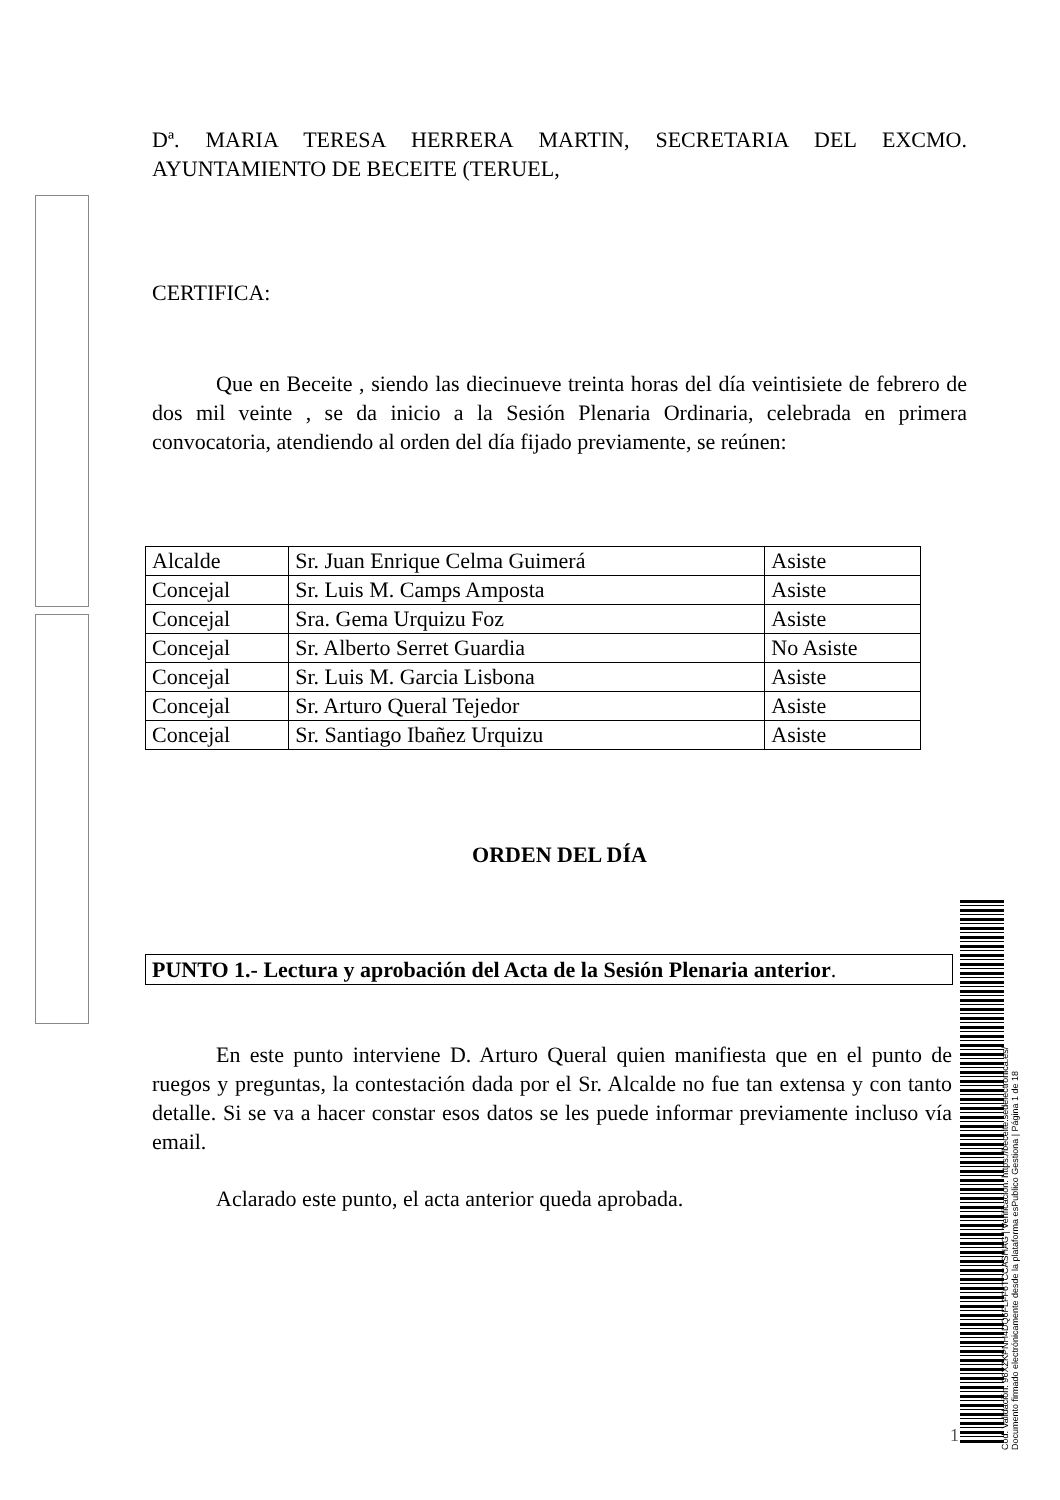Dª. MARIA TERESA HERRERA MARTIN, SECRETARIA DEL EXCMO. AYUNTAMIENTO DE BECEITE (TERUEL,
CERTIFICA:
Que en Beceite , siendo las diecinueve treinta horas del día veintisiete de febrero de dos mil veinte , se da inicio a la Sesión Plenaria Ordinaria, celebrada en primera convocatoria, atendiendo al orden del día fijado previamente, se reúnen:
| Alcalde | Sr. Juan Enrique Celma Guimerá | Asiste |
| Concejal | Sr. Luis M. Camps Amposta | Asiste |
| Concejal | Sra. Gema Urquizu Foz | Asiste |
| Concejal | Sr. Alberto Serret Guardia | No Asiste |
| Concejal | Sr. Luis M. Garcia Lisbona | Asiste |
| Concejal | Sr. Arturo Queral Tejedor | Asiste |
| Concejal | Sr. Santiago Ibañez Urquizu | Asiste |
ORDEN DEL DÍA
PUNTO 1.- Lectura y aprobación del Acta de la Sesión Plenaria anterior.
En este punto interviene D. Arturo Queral quien manifiesta que en el punto de ruegos y preguntas, la contestación dada por el Sr. Alcalde no fue tan extensa y con tanto detalle. Si se va a hacer constar esos datos se les puede informar previamente incluso vía email.
Aclarado este punto, el acta anterior queda aprobada.
1
Cód. Validación: 96XZKPNH4DQ6FLFF6TCCASHAG | Verificación: https://beceite.sedelectronica.es/
Documento firmado electrónicamente desde la plataforma esPublico Gestiona | Página 1 de 18